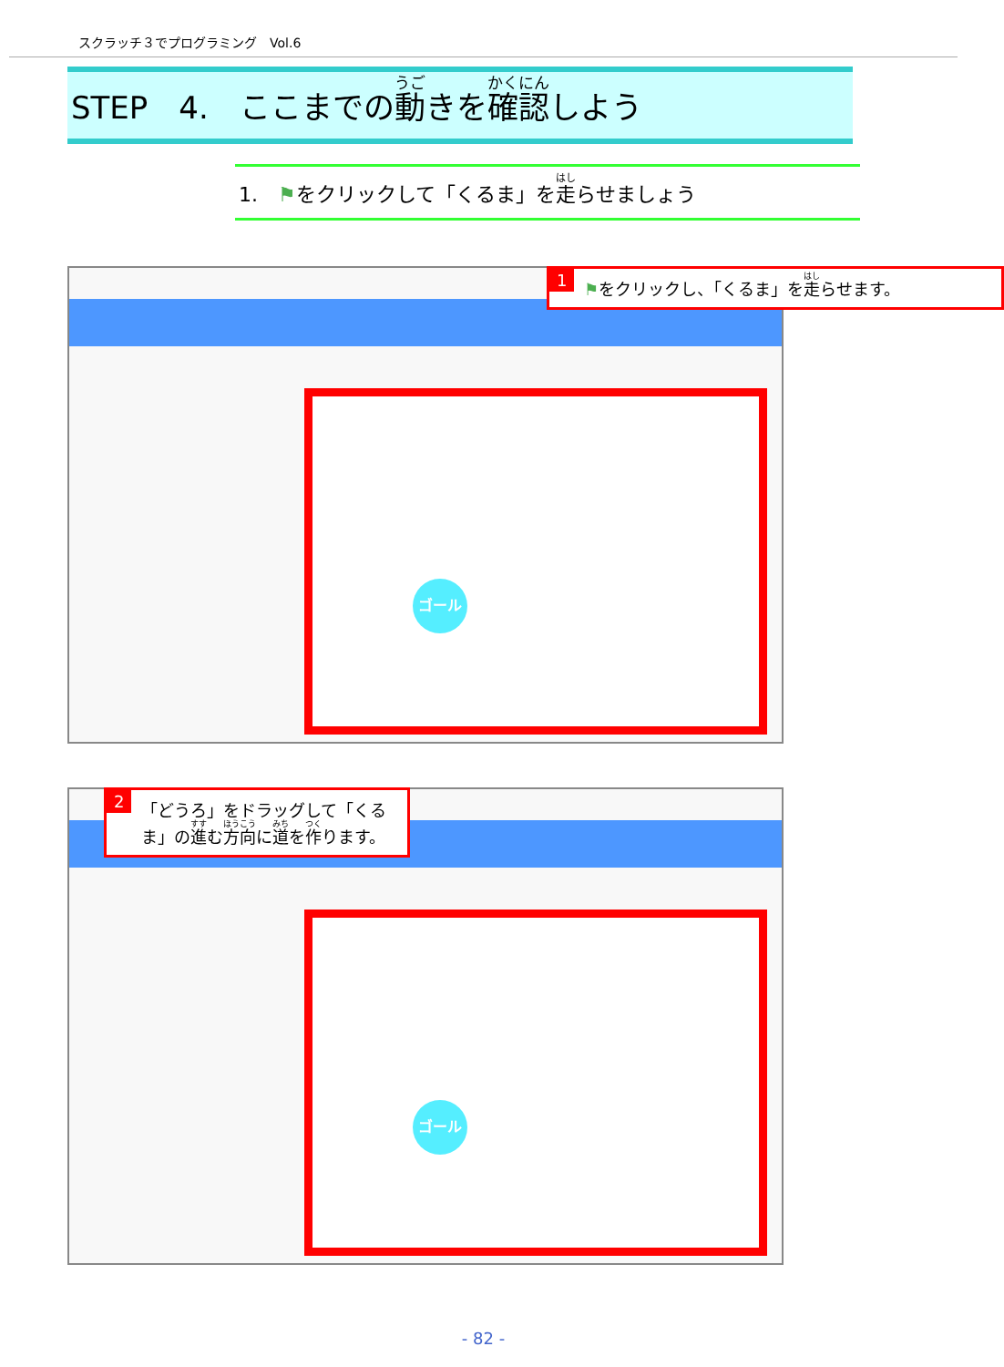スクラッチ３でプログラミング　Vol.6
STEP　4.　ここまでの動きを確認しよう
1.　⚑をクリックして「くるま」を走らせましょう
ゴール
1 ⚑をクリックし、「くるま」を走らせます。
ゴール
2 「どうろ」をドラッグして「くるま」の進む方向に道を作ります。
- 82 -